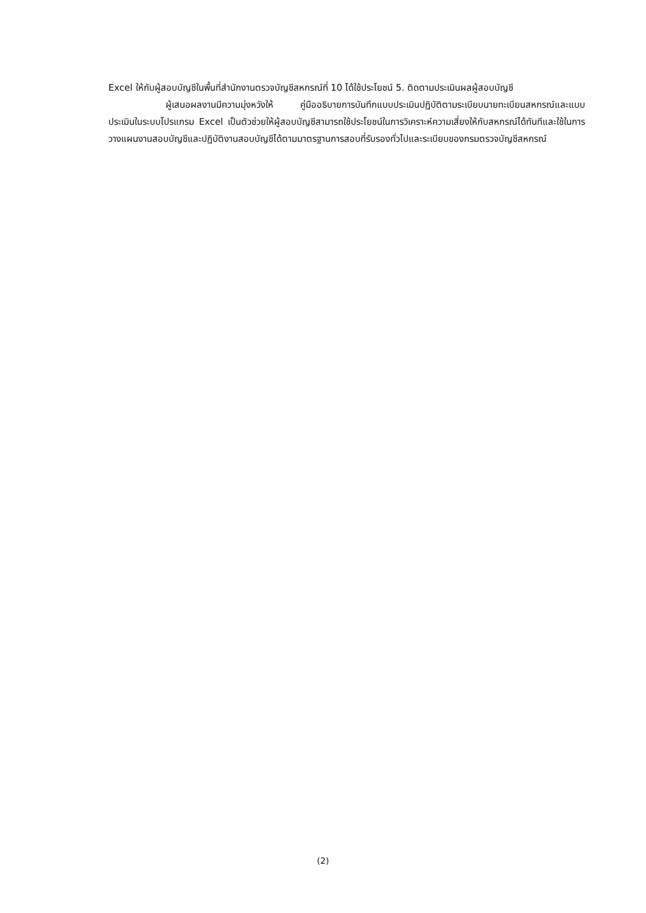Excel ให้กับผู้สอบบัญชีในพื้นที่สำนักงานตรวจบัญชีสหกรณ์ที่ 10 ได้ใช้ประโยชน์ 5. ติดตามประเมินผลผู้สอบบัญชี
ผู้เสนอผลงานมีความมุ่งหวังให้ คู่มืออธิบายการบันทึกแบบประเมินปฏิบัติตามระเบียบนายทะเบียนสหกรณ์และแบบประเมินในระบบโปรแกรม Excel เป็นตัวช่วยให้ผู้สอบบัญชีสามารถใช้ประโยชน์ในการวิเคราะห์ความเสี่ยงให้กับสหกรณ์ได้ทันทีและใช้ในการวางแผนงานสอบบัญชีและปฏิบัติงานสอบบัญชีได้ตามมาตรฐานการสอบที่รับรองทั่วไปและระเบียบของกรมตรวจบัญชีสหกรณ์
(2)